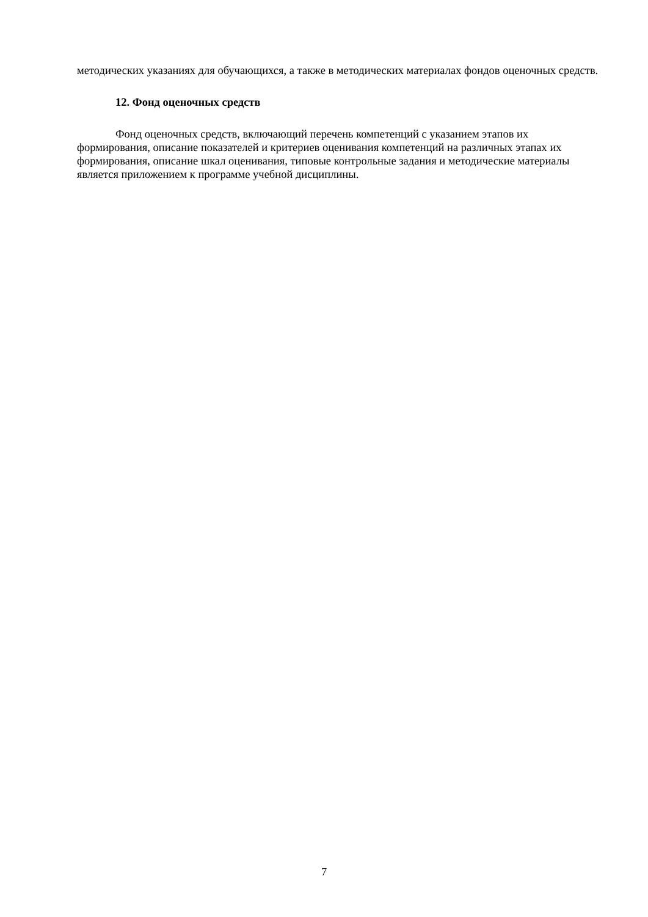методических указаниях для обучающихся, а также в методических материалах фондов оценочных средств.
12. Фонд оценочных средств
Фонд оценочных средств, включающий перечень компетенций с указанием этапов их формирования, описание показателей и критериев оценивания компетенций на различных этапах их формирования, описание шкал оценивания, типовые контрольные задания и методические материалы является приложением к программе учебной дисциплины.
7